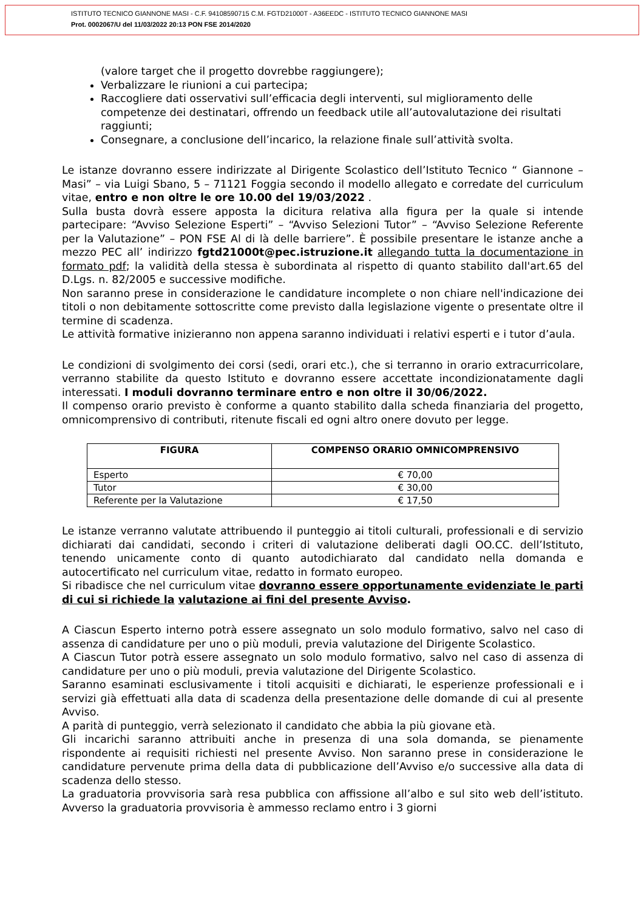ISTITUTO TECNICO GIANNONE MASI - C.F. 94108590715 C.M. FGTD21000T - A36EEDC - ISTITUTO TECNICO GIANNONE MASI
Prot. 0002067/U del 11/03/2022 20:13 PON FSE 2014/2020
(valore target che il progetto dovrebbe raggiungere);
Verbalizzare le riunioni a cui partecipa;
Raccogliere dati osservativi sull’efficacia degli interventi, sul miglioramento delle competenze dei destinatari, offrendo un feedback utile all’autovalutazione dei risultati raggiunti;
Consegnare, a conclusione dell’incarico, la relazione finale sull’attività svolta.
Le istanze dovranno essere indirizzate al Dirigente Scolastico dell’Istituto Tecnico “ Giannone – Masi” – via Luigi Sbano, 5 – 71121 Foggia secondo il modello allegato e corredate del curriculum vitae, entro e non oltre le ore 10.00 del 19/03/2022 .
Sulla busta dovrà essere apposta la dicitura relativa alla figura per la quale si intende partecipare: “Avviso Selezione Esperti” – “Avviso Selezioni Tutor” – “Avviso Selezione Referente per la Valutazione” – PON FSE Al di là delle barriere”. È possibile presentare le istanze anche a mezzo PEC all’ indirizzo fgtd21000t@pec.istruzione.it allegando tutta la documentazione in formato pdf; la validità della stessa è subordinata al rispetto di quanto stabilito dall'art.65 del D.Lgs. n. 82/2005 e successive modifiche.
Non saranno prese in considerazione le candidature incomplete o non chiare nell'indicazione dei titoli o non debitamente sottoscritte come previsto dalla legislazione vigente o presentate oltre il termine di scadenza.
Le attività formative inizieranno non appena saranno individuati i relativi esperti e i tutor d’aula.
Le condizioni di svolgimento dei corsi (sedi, orari etc.), che si terranno in orario extracurricolare, verranno stabilite da questo Istituto e dovranno essere accettate incondizionatamente dagli interessati. I moduli dovranno terminare entro e non oltre il 30/06/2022.
Il compenso orario previsto è conforme a quanto stabilito dalla scheda finanziaria del progetto, omnicomprensivo di contributi, ritenute fiscali ed ogni altro onere dovuto per legge.
| FIGURA | COMPENSO ORARIO OMNICOMPRENSIVO |
| --- | --- |
| Esperto | € 70,00 |
| Tutor | € 30,00 |
| Referente per la Valutazione | € 17,50 |
Le istanze verranno valutate attribuendo il punteggio ai titoli culturali, professionali e di servizio dichiarati dai candidati, secondo i criteri di valutazione deliberati dagli OO.CC. dell’Istituto, tenendo unicamente conto di quanto autodichiarato dal candidato nella domanda e autocertificato nel curriculum vitae, redatto in formato europeo.
Si ribadisce che nel curriculum vitae dovranno essere opportunamente evidenziate le parti di cui si richiede la valutazione ai fini del presente Avviso.
A Ciascun Esperto interno potrà essere assegnato un solo modulo formativo, salvo nel caso di assenza di candidature per uno o più moduli, previa valutazione del Dirigente Scolastico.
A Ciascun Tutor potrà essere assegnato un solo modulo formativo, salvo nel caso di assenza di candidature per uno o più moduli, previa valutazione del Dirigente Scolastico.
Saranno esaminati esclusivamente i titoli acquisiti e dichiarati, le esperienze professionali e i servizi già effettuati alla data di scadenza della presentazione delle domande di cui al presente Avviso.
A parità di punteggio, verrà selezionato il candidato che abbia la più giovane età.
Gli incarichi saranno attribuiti anche in presenza di una sola domanda, se pienamente rispondente ai requisiti richiesti nel presente Avviso. Non saranno prese in considerazione le candidature pervenute prima della data di pubblicazione dell’Avviso e/o successive alla data di scadenza dello stesso.
La graduatoria provvisoria sarà resa pubblica con affissione all’albo e sul sito web dell’istituto. Avverso la graduatoria provvisoria è ammesso reclamo entro i 3 giorni